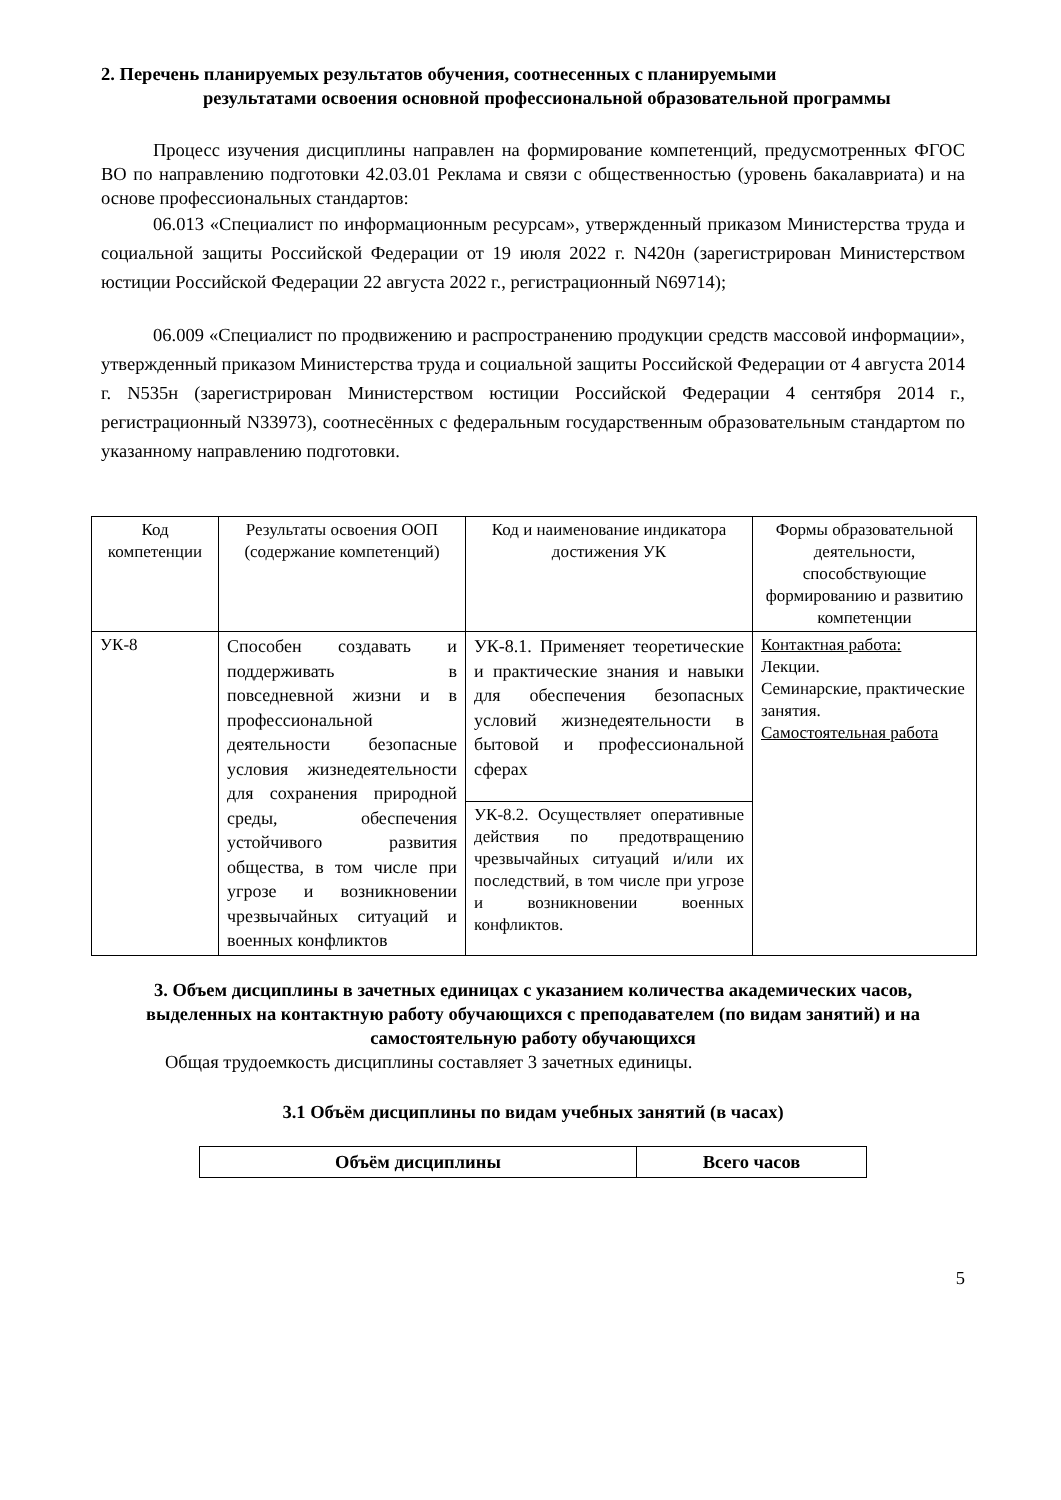2. Перечень планируемых результатов обучения, соотнесенных с планируемыми
результатами освоения основной профессиональной образовательной программы
Процесс изучения дисциплины направлен на формирование компетенций, предусмотренных ФГОС ВО по направлению подготовки 42.03.01 Реклама и связи с общественностью (уровень бакалавриата) и на основе профессиональных стандартов:
06.013 «Специалист по информационным ресурсам», утвержденный приказом Министерства труда и социальной защиты Российской Федерации от 19 июля 2022 г. N420н (зарегистрирован Министерством юстиции Российской Федерации 22 августа 2022 г., регистрационный N69714);
06.009 «Специалист по продвижению и распространению продукции средств массовой информации», утвержденный приказом Министерства труда и социальной защиты Российской Федерации от 4 августа 2014 г. N535н (зарегистрирован Министерством юстиции Российской Федерации 4 сентября 2014 г., регистрационный N33973), соотнесённых с федеральным государственным образовательным стандартом по указанному направлению подготовки.
| Код компетенции | Результаты освоения ООП (содержание компетенций) | Код и наименование индикатора достижения УК | Формы образовательной деятельности, способствующие формированию и развитию компетенции |
| --- | --- | --- | --- |
| УК-8 | Способен создавать и поддерживать в повседневной жизни и в профессиональной деятельности безопасные условия жизнедеятельности для сохранения природной среды, обеспечения устойчивого развития общества, в том числе при угрозе и возникновении чрезвычайных ситуаций и военных конфликтов | УК-8.1. Применяет теоретические и практические знания и навыки для обеспечения безопасных условий жизнедеятельности в бытовой и профессиональной сферах | Контактная работа: Лекции. Семинарские, практические занятия. Самостоятельная работа |
| | | УК-8.2. Осуществляет оперативные действия по предотвращению чрезвычайных ситуаций и/или их последствий, в том числе при угрозе и возникновении военных конфликтов. | |
3. Объем дисциплины в зачетных единицах с указанием количества академических часов, выделенных на контактную работу обучающихся с преподавателем (по видам занятий) и на самостоятельную работу обучающихся
Общая трудоемкость дисциплины составляет 3 зачетных единицы.
3.1 Объём дисциплины по видам учебных занятий (в часах)
| Объём дисциплины | Всего часов |
| --- | --- |
5